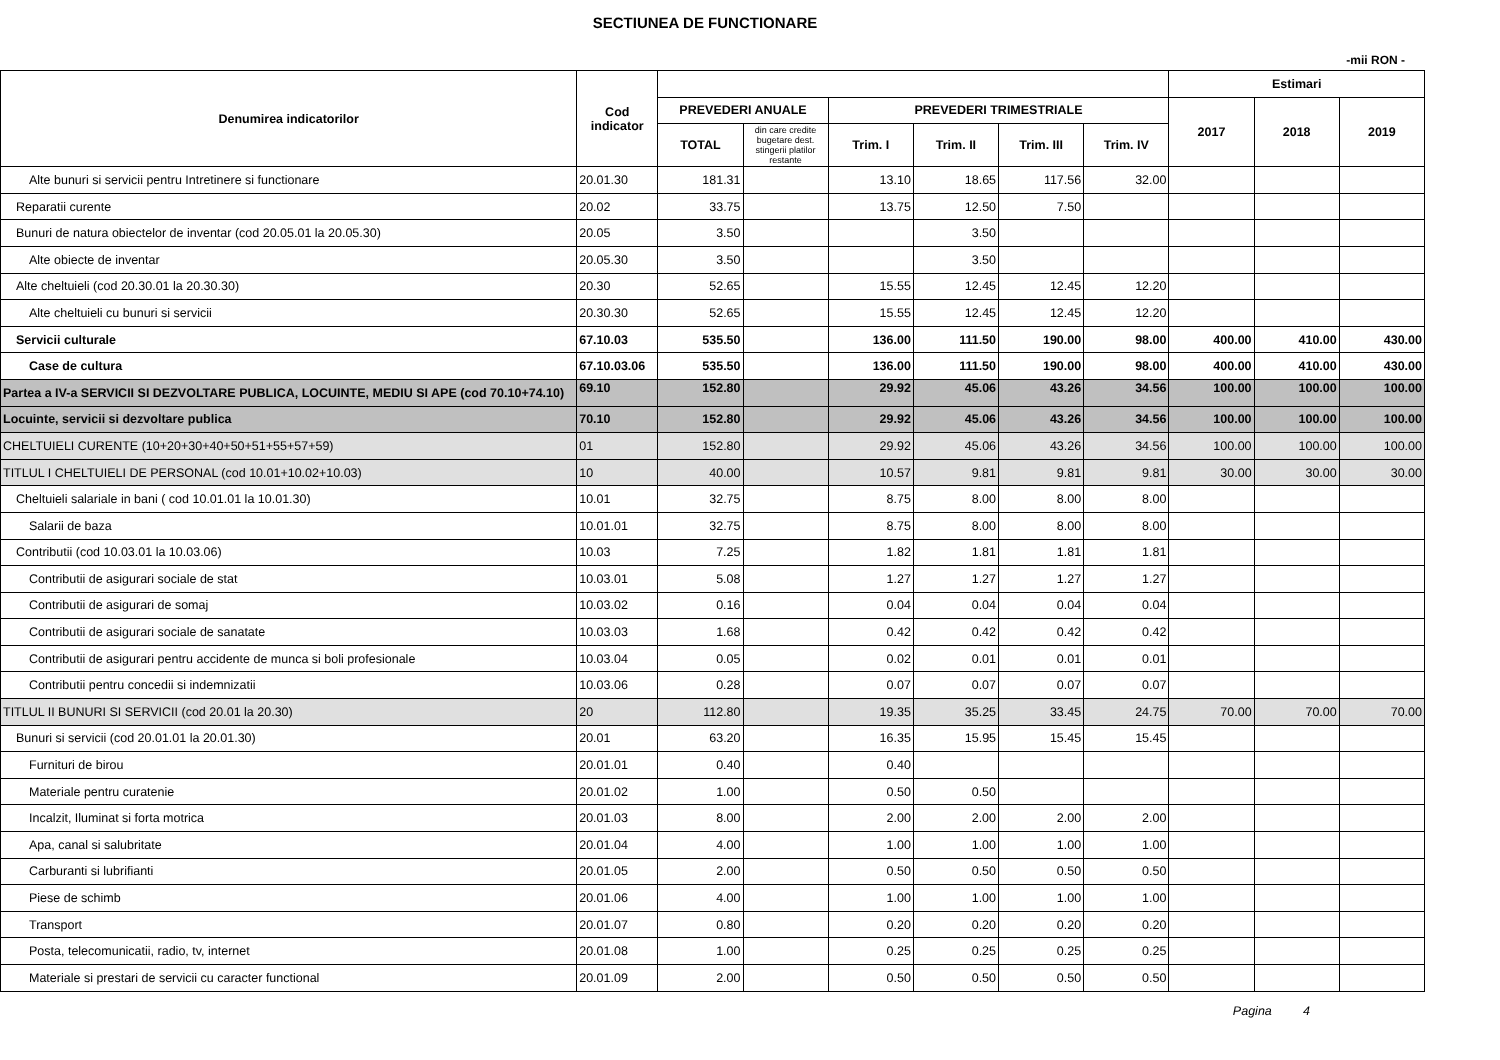SECTIUNEA DE FUNCTIONARE
-mii RON -
| Denumirea indicatorilor | Cod indicator | | | | | | | Estimari | | |
| --- | --- | --- | --- | --- | --- | --- | --- | --- | --- | --- |
| | | PREVEDERI ANUALE | | PREVEDERI TRIMESTRIALE | | | | 2017 | 2018 | 2019 |
| | | TOTAL | din care credite bugetare dest. stingerii platilor restante | Trim. I | Trim. II | Trim. III | Trim. IV | | | |
| Alte bunuri si servicii pentru Intretinere si functionare | 20.01.30 | 181.31 | | 13.10 | 18.65 | 117.56 | 32.00 | | | |
| Reparatii curente | 20.02 | 33.75 | | 13.75 | 12.50 | 7.50 | | | | |
| Bunuri de natura obiectelor de inventar (cod 20.05.01 la 20.05.30) | 20.05 | 3.50 | | | 3.50 | | | | | |
| Alte obiecte de inventar | 20.05.30 | 3.50 | | | 3.50 | | | | | |
| Alte cheltuieli (cod 20.30.01 la 20.30.30) | 20.30 | 52.65 | | 15.55 | 12.45 | 12.45 | 12.20 | | | |
| Alte cheltuieli cu bunuri si servicii | 20.30.30 | 52.65 | | 15.55 | 12.45 | 12.45 | 12.20 | | | |
| Servicii culturale | 67.10.03 | 535.50 | | 136.00 | 111.50 | 190.00 | 98.00 | 400.00 | 410.00 | 430.00 |
| Case de cultura | 67.10.03.06 | 535.50 | | 136.00 | 111.50 | 190.00 | 98.00 | 400.00 | 410.00 | 430.00 |
| Partea a IV-a SERVICII SI DEZVOLTARE PUBLICA, LOCUINTE, MEDIU SI APE (cod 70.10+74.10) | 69.10 | 152.80 | | 29.92 | 45.06 | 43.26 | 34.56 | 100.00 | 100.00 | 100.00 |
| Locuinte, servicii si dezvoltare publica | 70.10 | 152.80 | | 29.92 | 45.06 | 43.26 | 34.56 | 100.00 | 100.00 | 100.00 |
| CHELTUIELI CURENTE (10+20+30+40+50+51+55+57+59) | 01 | 152.80 | | 29.92 | 45.06 | 43.26 | 34.56 | 100.00 | 100.00 | 100.00 |
| TITLUL I CHELTUIELI DE PERSONAL (cod 10.01+10.02+10.03) | 10 | 40.00 | | 10.57 | 9.81 | 9.81 | 9.81 | 30.00 | 30.00 | 30.00 |
| Cheltuieli salariale in bani ( cod 10.01.01 la 10.01.30) | 10.01 | 32.75 | | 8.75 | 8.00 | 8.00 | 8.00 | | | |
| Salarii de baza | 10.01.01 | 32.75 | | 8.75 | 8.00 | 8.00 | 8.00 | | | |
| Contributii (cod 10.03.01 la 10.03.06) | 10.03 | 7.25 | | 1.82 | 1.81 | 1.81 | 1.81 | | | |
| Contributii de asigurari sociale de stat | 10.03.01 | 5.08 | | 1.27 | 1.27 | 1.27 | 1.27 | | | |
| Contributii de asigurari de somaj | 10.03.02 | 0.16 | | 0.04 | 0.04 | 0.04 | 0.04 | | | |
| Contributii de asigurari sociale de sanatate | 10.03.03 | 1.68 | | 0.42 | 0.42 | 0.42 | 0.42 | | | |
| Contributii de asigurari pentru accidente de munca si boli profesionale | 10.03.04 | 0.05 | | 0.02 | 0.01 | 0.01 | 0.01 | | | |
| Contributii pentru concedii si indemnizatii | 10.03.06 | 0.28 | | 0.07 | 0.07 | 0.07 | 0.07 | | | |
| TITLUL II BUNURI SI SERVICII (cod 20.01 la 20.30) | 20 | 112.80 | | 19.35 | 35.25 | 33.45 | 24.75 | 70.00 | 70.00 | 70.00 |
| Bunuri si servicii (cod 20.01.01 la 20.01.30) | 20.01 | 63.20 | | 16.35 | 15.95 | 15.45 | 15.45 | | | |
| Furnituri de birou | 20.01.01 | 0.40 | | 0.40 | | | | | | |
| Materiale pentru curatenie | 20.01.02 | 1.00 | | 0.50 | 0.50 | | | | | |
| Incalzit, Iluminat si forta motrica | 20.01.03 | 8.00 | | 2.00 | 2.00 | 2.00 | 2.00 | | | |
| Apa, canal si salubritate | 20.01.04 | 4.00 | | 1.00 | 1.00 | 1.00 | 1.00 | | | |
| Carburanti si lubrifianti | 20.01.05 | 2.00 | | 0.50 | 0.50 | 0.50 | 0.50 | | | |
| Piese de schimb | 20.01.06 | 4.00 | | 1.00 | 1.00 | 1.00 | 1.00 | | | |
| Transport | 20.01.07 | 0.80 | | 0.20 | 0.20 | 0.20 | 0.20 | | | |
| Posta, telecomunicatii, radio, tv, internet | 20.01.08 | 1.00 | | 0.25 | 0.25 | 0.25 | 0.25 | | | |
| Materiale si prestari de servicii cu caracter functional | 20.01.09 | 2.00 | | 0.50 | 0.50 | 0.50 | 0.50 | | | |
Pagina 4